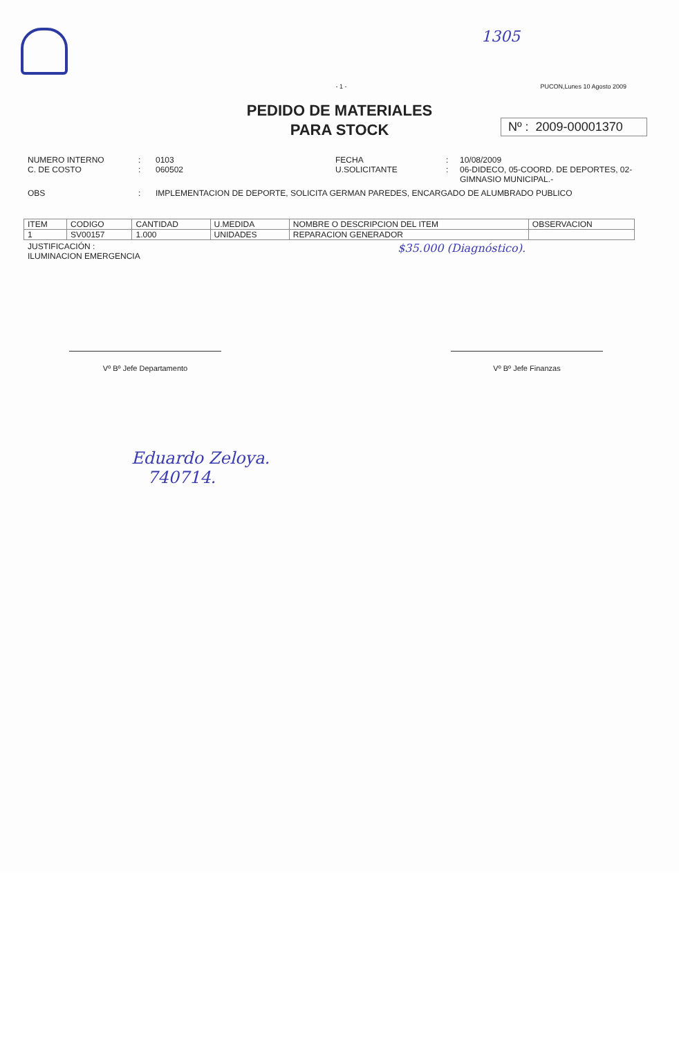1305
- 1 - PUCON,Lunes 10 Agosto 2009
PEDIDO DE MATERIALES
PARA STOCK
Nº : 2009-00001370
NUMERO INTERNO: 0103 FECHA: 10/08/2009 C. DE COSTO: 060502 U.SOLICITANTE: 06-DIDECO, 05-COORD. DE DEPORTES, 02-GIMNASIO MUNICIPAL.-
OBS: IMPLEMENTACION DE DEPORTE, SOLICITA GERMAN PAREDES, ENCARGADO DE ALUMBRADO PUBLICO
| ITEM | CODIGO | CANTIDAD | U.MEDIDA | NOMBRE O DESCRIPCION DEL ITEM | OBSERVACION |
| --- | --- | --- | --- | --- | --- |
| 1 | SV00157 | 1.000 | UNIDADES | REPARACION GENERADOR | |
JUSTIFICACIÓN :
ILUMINACION EMERGENCIA $35.000 (Diagnóstico).
Vº Bº Jefe Departamento Vº Bº Jefe Finanzas
Eduardo Zeloya.
740714.